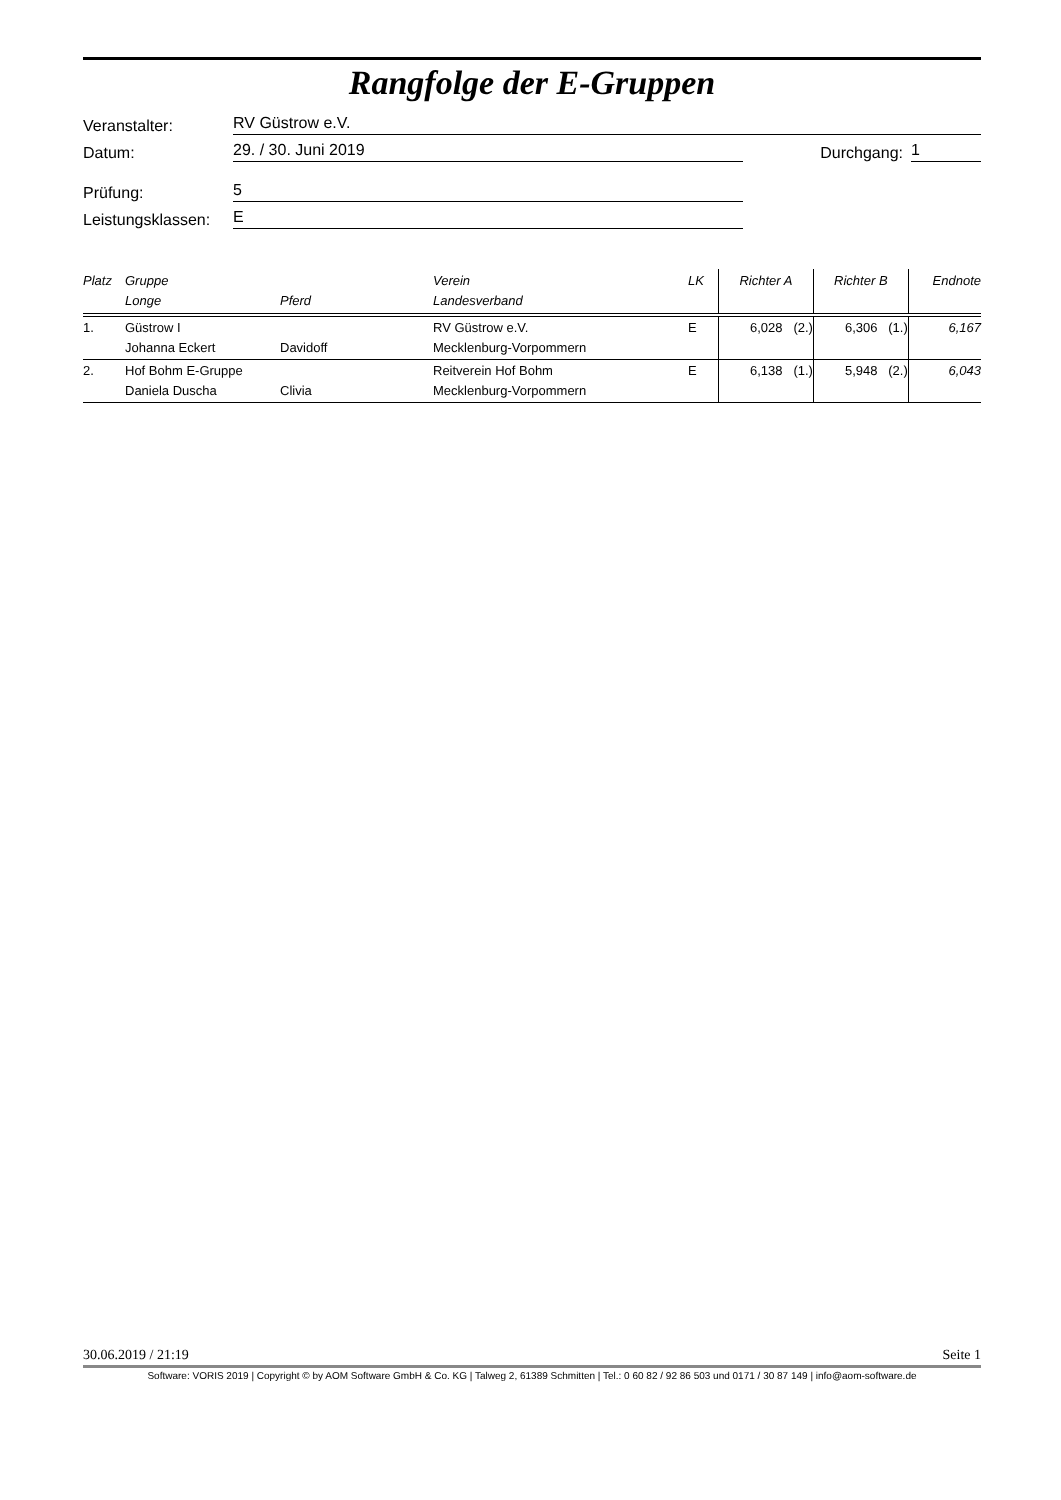Rangfolge der E-Gruppen
Veranstalter: RV Güstrow e.V.
Datum: 29. / 30. Juni 2019 Durchgang: 1
Prüfung: 5
Leistungsklassen: E
| Platz | Gruppe Longe | Pferd | Verein Landesverband | LK | Richter A | Richter B | Endnote |
| --- | --- | --- | --- | --- | --- | --- | --- |
| 1. | Güstrow I Johanna Eckert | Davidoff | RV Güstrow e.V. Mecklenburg-Vorpommern | E | 6,028 (2.) | 6,306 (1.) | 6,167 |
| 2. | Hof Bohm E-Gruppe Daniela Duscha | Clivia | Reitverein Hof Bohm Mecklenburg-Vorpommern | E | 6,138 (1.) | 5,948 (2.) | 6,043 |
30.06.2019 / 21:19 Seite 1
Software: VORIS 2019 | Copyright © by AOM Software GmbH & Co. KG | Talweg 2, 61389 Schmitten | Tel.: 0 60 82 / 92 86 503 und 0171 / 30 87 149 | info@aom-software.de